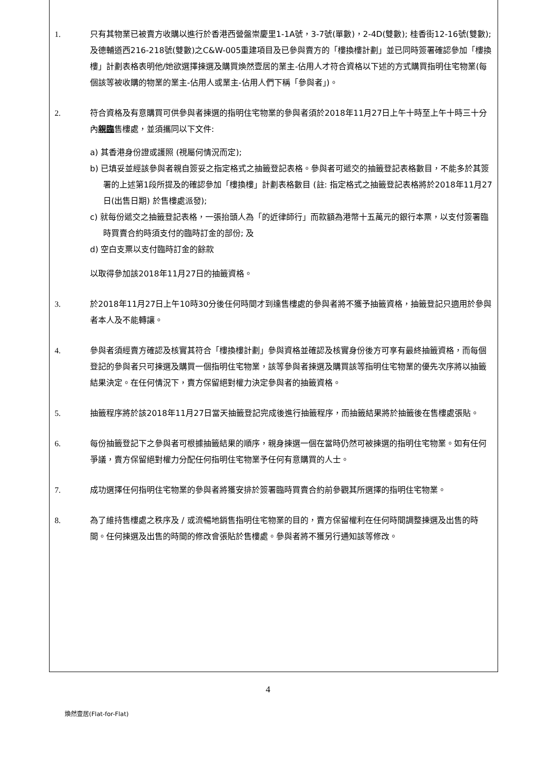1. 只有其物業已被賣方收購以進行於香港西營盤崇慶里1-1A號，3-7號(單數)，2-4D(雙數); 桂香街12-16號(雙數); 及德輔道西216-218號(雙數)之C&W-005重建項目及已參與賣方的「樓換樓計劃」並已同時簽署確認參加「樓換樓」計劃表格表明他/她欲選擇揀選及購買煥然壹居的業主-佔用人才符合資格以下述的方式購買指明住宅物業(每個該等被收購的物業的業主-佔用人或業主-佔用人們下稱「參與者」)。
2. 符合資格及有意購買可供參與者揀選的指明住宅物業的參與者須於2018年11月27日上午十時至上午十時三十分內親臨售樓處，並須攜同以下文件:
a) 其香港身份證或護照 (視屬何情況而定);
b) 已填妥並經該參與者親自簽妥之指定格式之抽籤登記表格。參與者可遞交的抽籤登記表格數目，不能多於其簽署的上述第1段所提及的確認參加「樓換樓」計劃表格數目 (註: 指定格式之抽籤登記表格將於2018年11月27日(出售日期) 於售樓處派發);
c) 就每份遞交之抽籤登記表格，一張抬頭人為「的近律師行」而款額為港幣十五萬元的銀行本票，以支付簽署臨時買賣合約時須支付的臨時訂金的部份; 及
d) 空白支票以支付臨時訂金的餘款
以取得參加該2018年11月27日的抽籤資格。
3. 於2018年11月27日上午10時30分後任何時間才到達售樓處的參與者將不獲予抽籤資格，抽籤登記只適用於參與者本人及不能轉讓。
4. 參與者須經賣方確認及核實其符合「樓換樓計劃」參與資格並確認及核實身份後方可享有最終抽籤資格，而每個登記的參與者只可揀選及購買一個指明住宅物業，該等參與者揀選及購買該等指明住宅物業的優先次序將以抽籤結果決定。在任何情況下，賣方保留絕對權力決定參與者的抽籤資格。
5. 抽籤程序將於該2018年11月27日當天抽籤登記完成後進行抽籤程序，而抽籤結果將於抽籤後在售樓處張貼。
6. 每份抽籤登記下之參與者可根據抽籤結果的順序，親身揀選一個在當時仍然可被揀選的指明住宅物業。如有任何爭議，賣方保留絕對權力分配任何指明住宅物業予任何有意購買的人士。
7. 成功選擇任何指明住宅物業的參與者將獲安排於簽署臨時買賣合約前參觀其所選擇的指明住宅物業。
8. 為了維持售樓處之秩序及 / 或流暢地銷售指明住宅物業的目的，賣方保留權利在任何時間調整揀選及出售的時間。任何揀選及出售的時間的修改會張貼於售樓處。參與者將不獲另行通知該等修改。
4
煥然壹居(Flat-for-Flat)